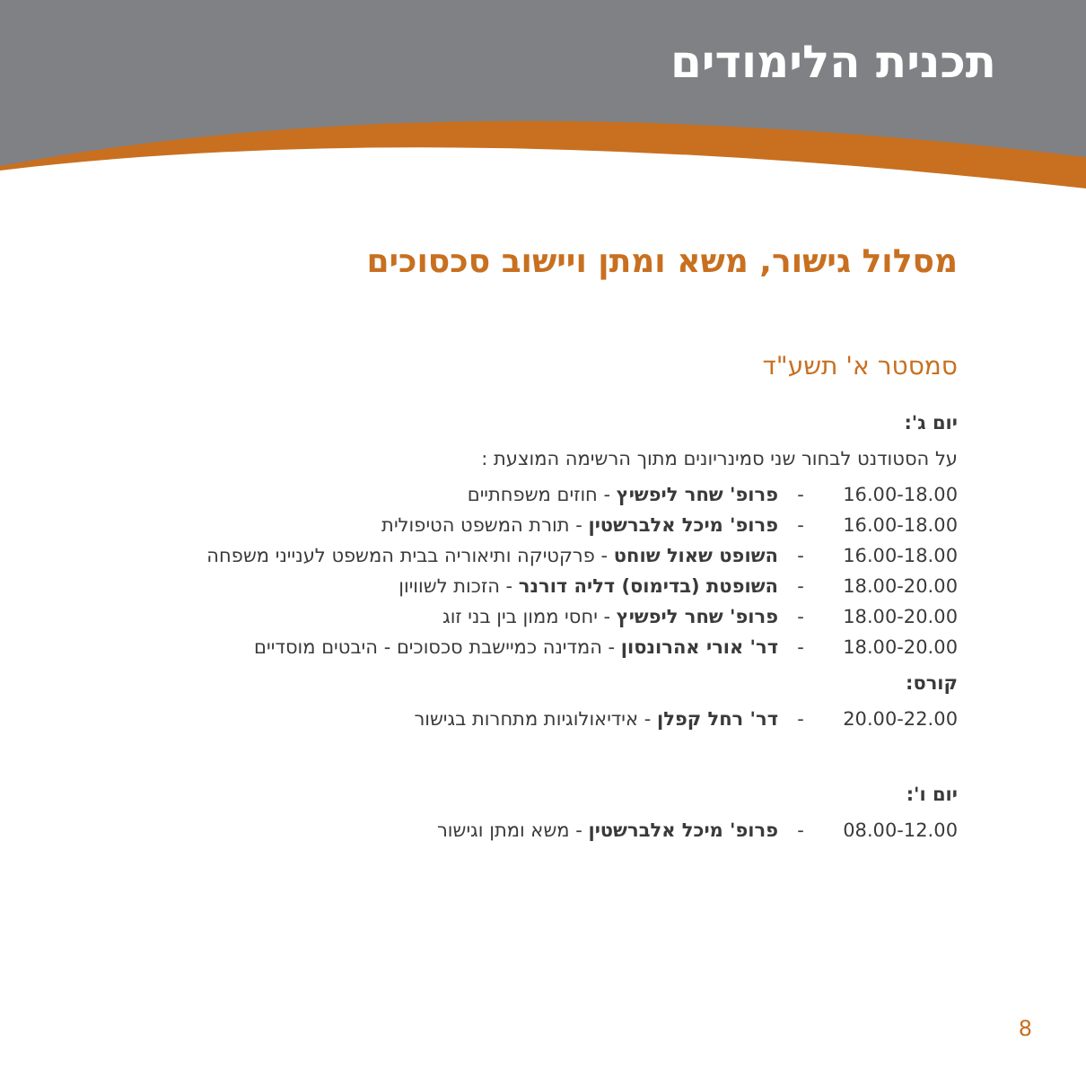תכנית הלימודים
מסלול גישור, משא ומתן ויישוב סכסוכים
סמסטר א' תשע"ד
יום ג':
על הסטודנט לבחור שני סמינריונים מתוך הרשימה המוצעת :
16.00-18.00 - פרופ' שחר ליפשיץ - חוזים משפחתיים
16.00-18.00 - פרופ' מיכל אלברשטין - תורת המשפט הטיפולית
16.00-18.00 - השופט שאול שוחט - פרקטיקה ותיאוריה בבית המשפט לענייני משפחה
18.00-20.00 - השופטת (בדימוס) דליה דורנר - הזכות לשוויון
18.00-20.00 - פרופ' שחר ליפשיץ - יחסי ממון בין בני זוג
18.00-20.00 - דר' אורי אהרונסון - המדינה כמיישבת סכסוכים - היבטים מוסדיים
קורס:
20.00-22.00 - דר' רחל קפלן - אידיאולוגיות מתחרות בגישור
יום ו':
08.00-12.00 - פרופ' מיכל אלברשטין - משא ומתן וגישור
8